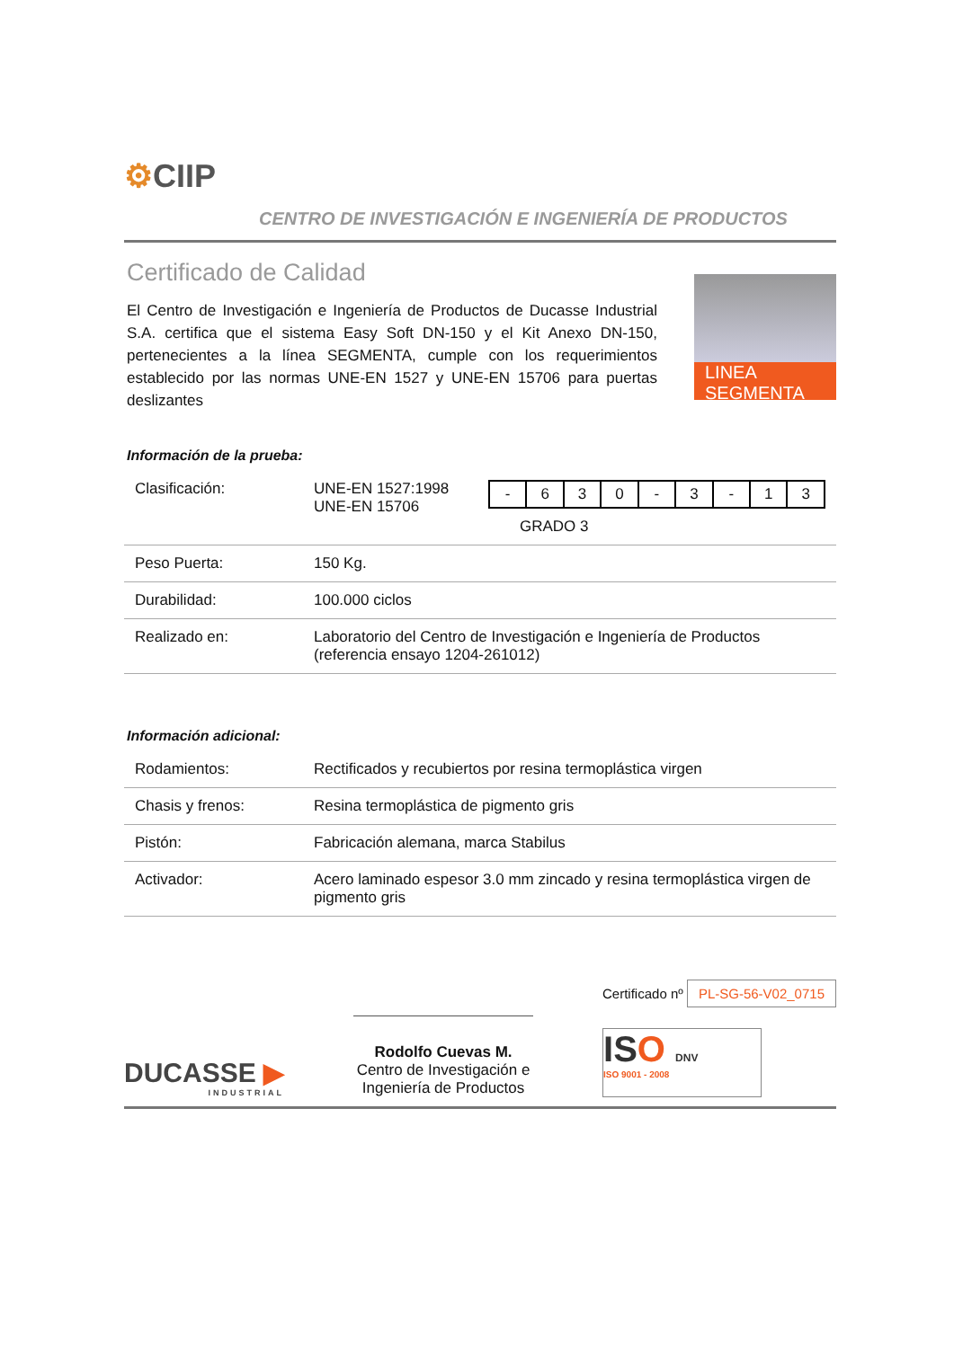⚙CIIP
CENTRO DE INVESTIGACIÓN E INGENIERÍA DE PRODUCTOS
Certificado de Calidad
El Centro de Investigación e Ingeniería de Productos de Ducasse Industrial S.A. certifica que el sistema Easy Soft DN-150 y el Kit Anexo DN-150, pertenecientes a la línea SEGMENTA, cumple con los requerimientos establecido por las normas UNE-EN 1527 y UNE-EN 15706 para puertas deslizantes
LINEA SEGMENTA
Información de la prueba:
| Clasificación: | UNE-EN 1527:1998 UNE-EN 15706 | / - / 6 / 3 / 0 / - / 3 / - / 1 / 3 / GRADO 3 |
| Peso Puerta: | 150 Kg. | |
| Durabilidad: | 100.000 ciclos | |
| Realizado en: | Laboratorio del Centro de Investigación e Ingeniería de Productos (referencia ensayo 1204-261012) | |
Información adicional:
| Rodamientos: | Rectificados y recubiertos por resina termoplástica virgen |
| Chasis y frenos: | Resina termoplástica de pigmento gris |
| Pistón: | Fabricación alemana, marca Stabilus |
| Activador: | Acero laminado espesor 3.0 mm zincado y resina termoplástica virgen de pigmento gris |
DUCASSE ▶
INDUSTRIAL
Rodolfo Cuevas M.
Centro de Investigación e
Ingeniería de Productos
Certificado nº PL-SG-56-V02_0715
ISO DNV
ISO 9001 - 2008